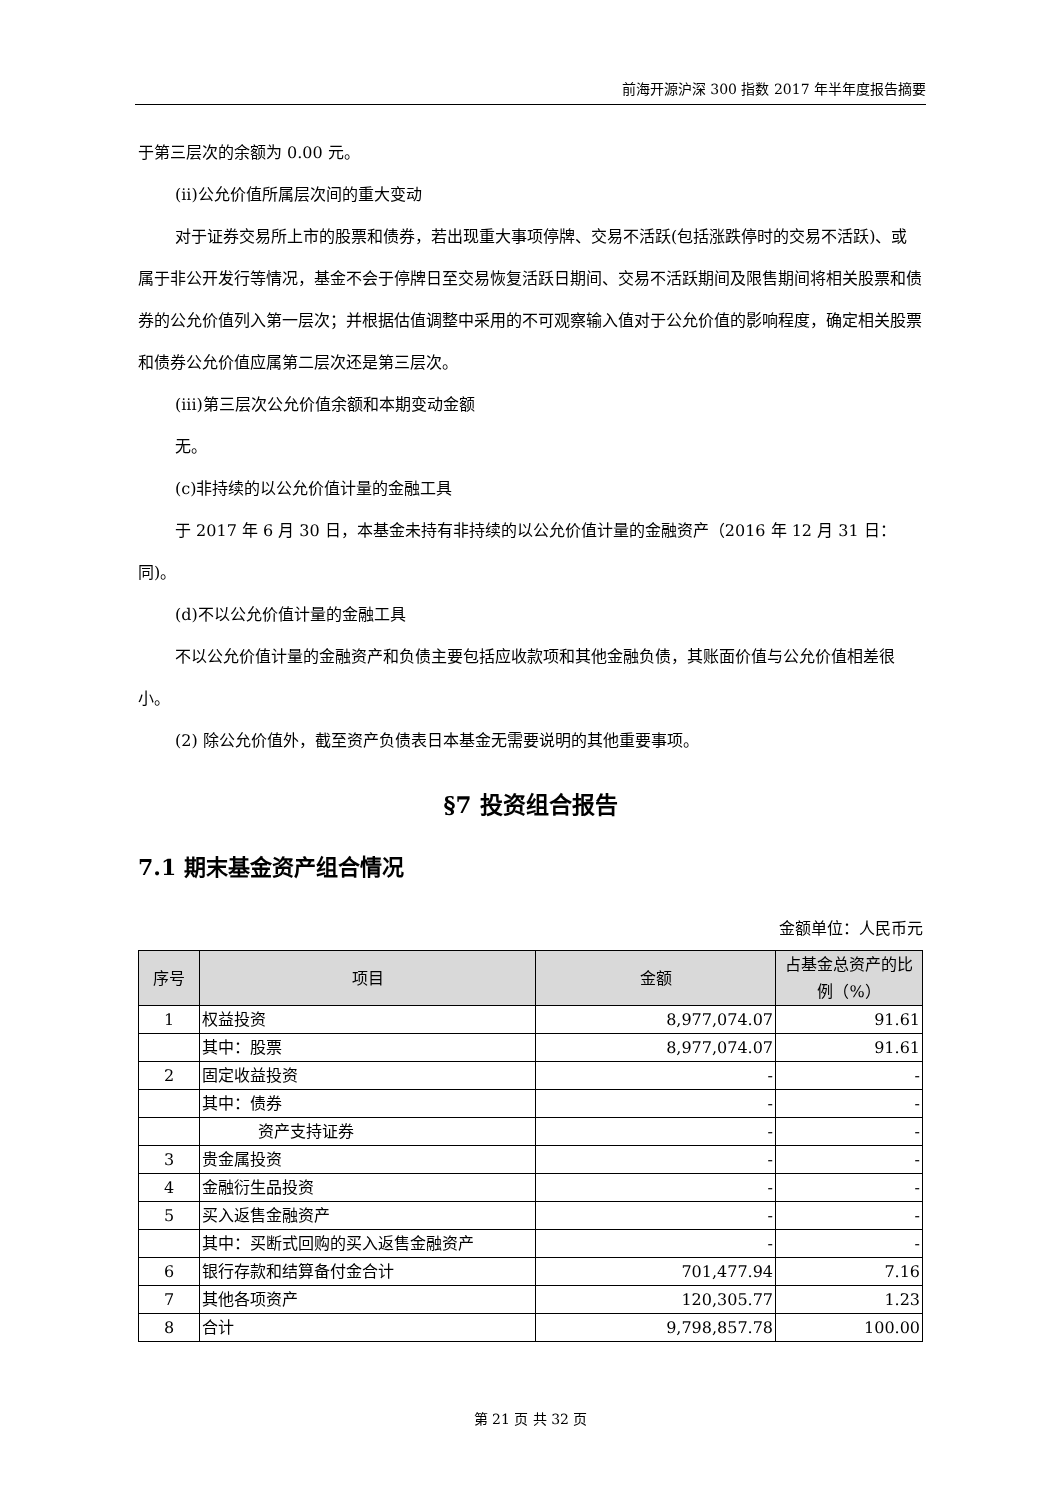前海开源沪深 300 指数 2017 年半年度报告摘要
于第三层次的余额为 0.00 元。
(ii)公允价值所属层次间的重大变动
对于证券交易所上市的股票和债券，若出现重大事项停牌、交易不活跃(包括涨跌停时的交易不活跃)、或属于非公开发行等情况，基金不会于停牌日至交易恢复活跃日期间、交易不活跃期间及限售期间将相关股票和债券的公允价值列入第一层次；并根据估值调整中采用的不可观察输入值对于公允价值的影响程度，确定相关股票和债券公允价值应属第二层次还是第三层次。
(iii)第三层次公允价值余额和本期变动金额
无。
(c)非持续的以公允价值计量的金融工具
于 2017 年 6 月 30 日，本基金未持有非持续的以公允价值计量的金融资产（2016 年 12 月 31 日：同)。
(d)不以公允价值计量的金融工具
不以公允价值计量的金融资产和负债主要包括应收款项和其他金融负债，其账面价值与公允价值相差很小。
(2) 除公允价值外，截至资产负债表日本基金无需要说明的其他重要事项。
§7 投资组合报告
7.1 期末基金资产组合情况
金额单位：人民币元
| 序号 | 项目 | 金额 | 占基金总资产的比例（%） |
| --- | --- | --- | --- |
| 1 | 权益投资 | 8,977,074.07 | 91.61 |
| | 其中：股票 | 8,977,074.07 | 91.61 |
| 2 | 固定收益投资 | - | - |
| | 其中：债券 | - | - |
| | 资产支持证券 | - | - |
| 3 | 贵金属投资 | - | - |
| 4 | 金融衍生品投资 | - | - |
| 5 | 买入返售金融资产 | - | - |
| | 其中：买断式回购的买入返售金融资产 | - | - |
| 6 | 银行存款和结算备付金合计 | 701,477.94 | 7.16 |
| 7 | 其他各项资产 | 120,305.77 | 1.23 |
| 8 | 合计 | 9,798,857.78 | 100.00 |
第 21 页 共 32 页